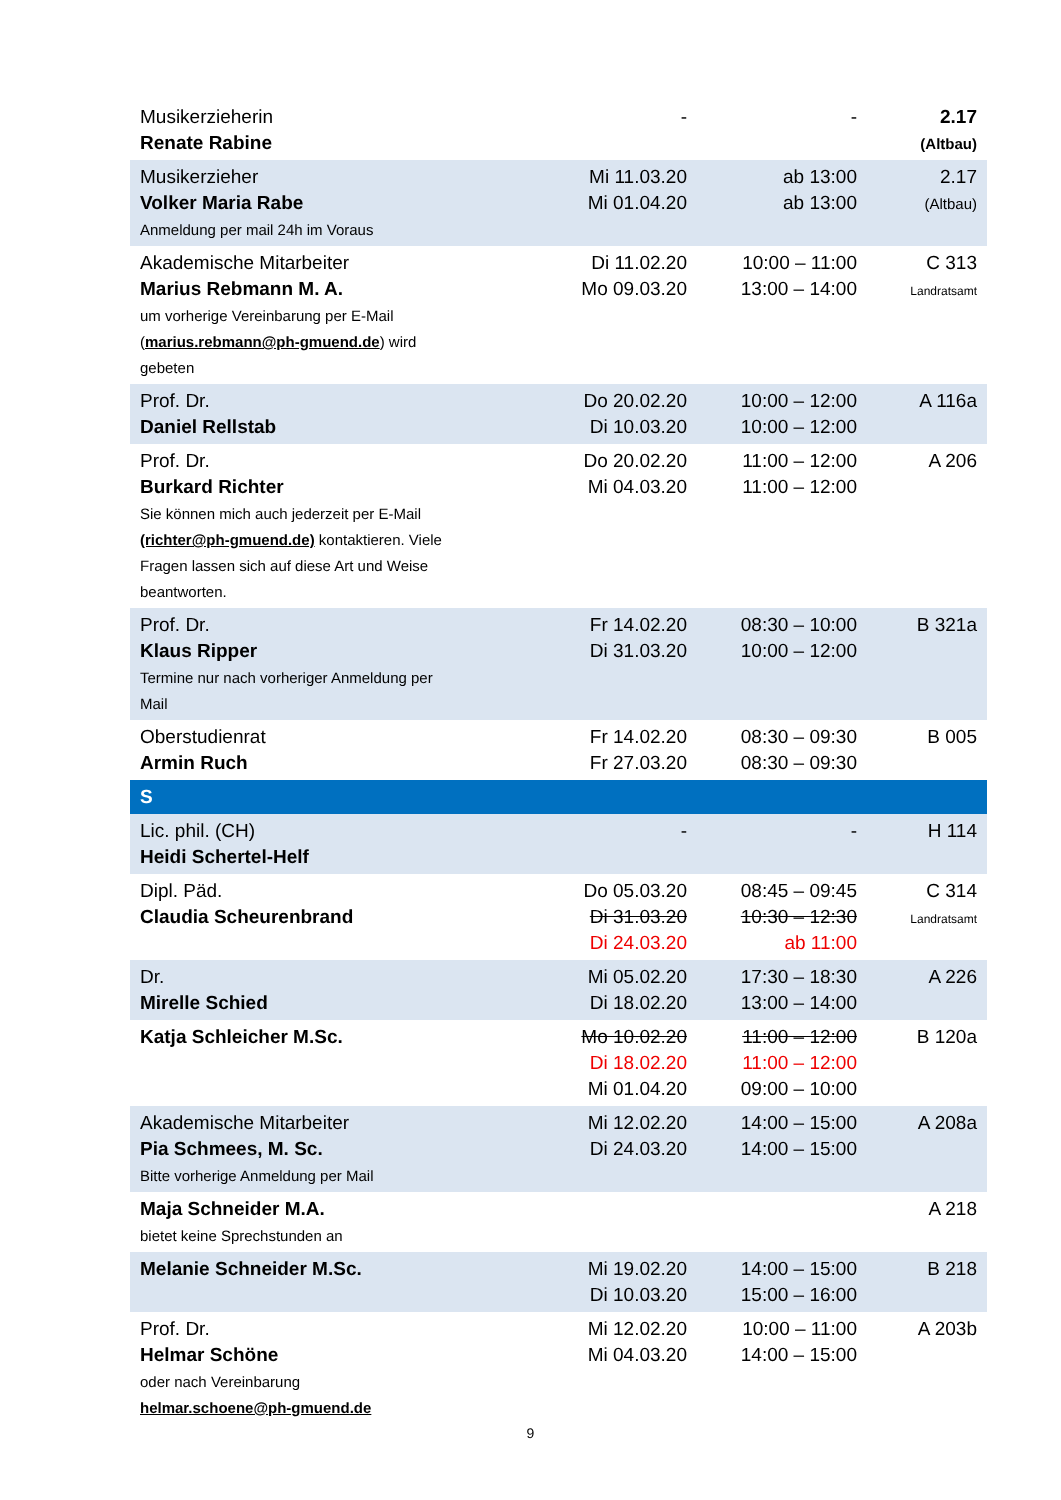| Musikerzieherin Renate Rabine | - | - | 2.17 (Altbau) |
| Musikerzieher Volker Maria Rabe Anmeldung per mail 24h im Voraus | Mi 11.03.20 Mi 01.04.20 | ab 13:00 ab 13:00 | 2.17 (Altbau) |
| Akademische Mitarbeiter Marius Rebmann M. A. um vorherige Vereinbarung per E-Mail ( marius.rebmann@ph-gmuend.de ) wird gebeten | Di 11.02.20 Mo 09.03.20 | 10:00 – 11:00 13:00 – 14:00 | C 313 Landratsamt |
| Prof. Dr. Daniel Rellstab | Do 20.02.20 Di 10.03.20 | 10:00 – 12:00 10:00 – 12:00 | A 116a |
| Prof. Dr. Burkard Richter Sie können mich auch jederzeit per E-Mail (richter@ph-gmuend.de) kontaktieren. Viele Fragen lassen sich auf diese Art und Weise beantworten. | Do 20.02.20 Mi 04.03.20 | 11:00 – 12:00 11:00 – 12:00 | A 206 |
| Prof. Dr. Klaus Ripper Termine nur nach vorheriger Anmeldung per Mail | Fr 14.02.20 Di 31.03.20 | 08:30 – 10:00 10:00 – 12:00 | B 321a |
| Oberstudienrat Armin Ruch | Fr 14.02.20 Fr 27.03.20 | 08:30 – 09:30 08:30 – 09:30 | B 005 |
| S | | | |
| Lic. phil. (CH) Heidi Schertel-Helf | - | - | H 114 |
| Dipl. Päd. Claudia Scheurenbrand | Do 05.03.20 Di 31.03.20 Di 24.03.20 | 08:45 – 09:45 10:30 – 12:30 ab 11:00 | C 314 Landratsamt |
| Dr. Mirelle Schied | Mi 05.02.20 Di 18.02.20 | 17:30 – 18:30 13:00 – 14:00 | A 226 |
| Katja Schleicher M.Sc. | Mo 10.02.20 Di 18.02.20 Mi 01.04.20 | 11:00 – 12:00 11:00 – 12:00 09:00 – 10:00 | B 120a |
| Akademische Mitarbeiter Pia Schmees, M. Sc. Bitte vorherige Anmeldung per Mail | Mi 12.02.20 Di 24.03.20 | 14:00 – 15:00 14:00 – 15:00 | A 208a |
| Maja Schneider M.A. bietet keine Sprechstunden an | | | A 218 |
| Melanie Schneider M.Sc. | Mi 19.02.20 Di 10.03.20 | 14:00 – 15:00 15:00 – 16:00 | B 218 |
| Prof. Dr. Helmar Schöne oder nach Vereinbarung helmar.schoene@ph-gmuend.de | Mi 12.02.20 Mi 04.03.20 | 10:00 – 11:00 14:00 – 15:00 | A 203b |
9